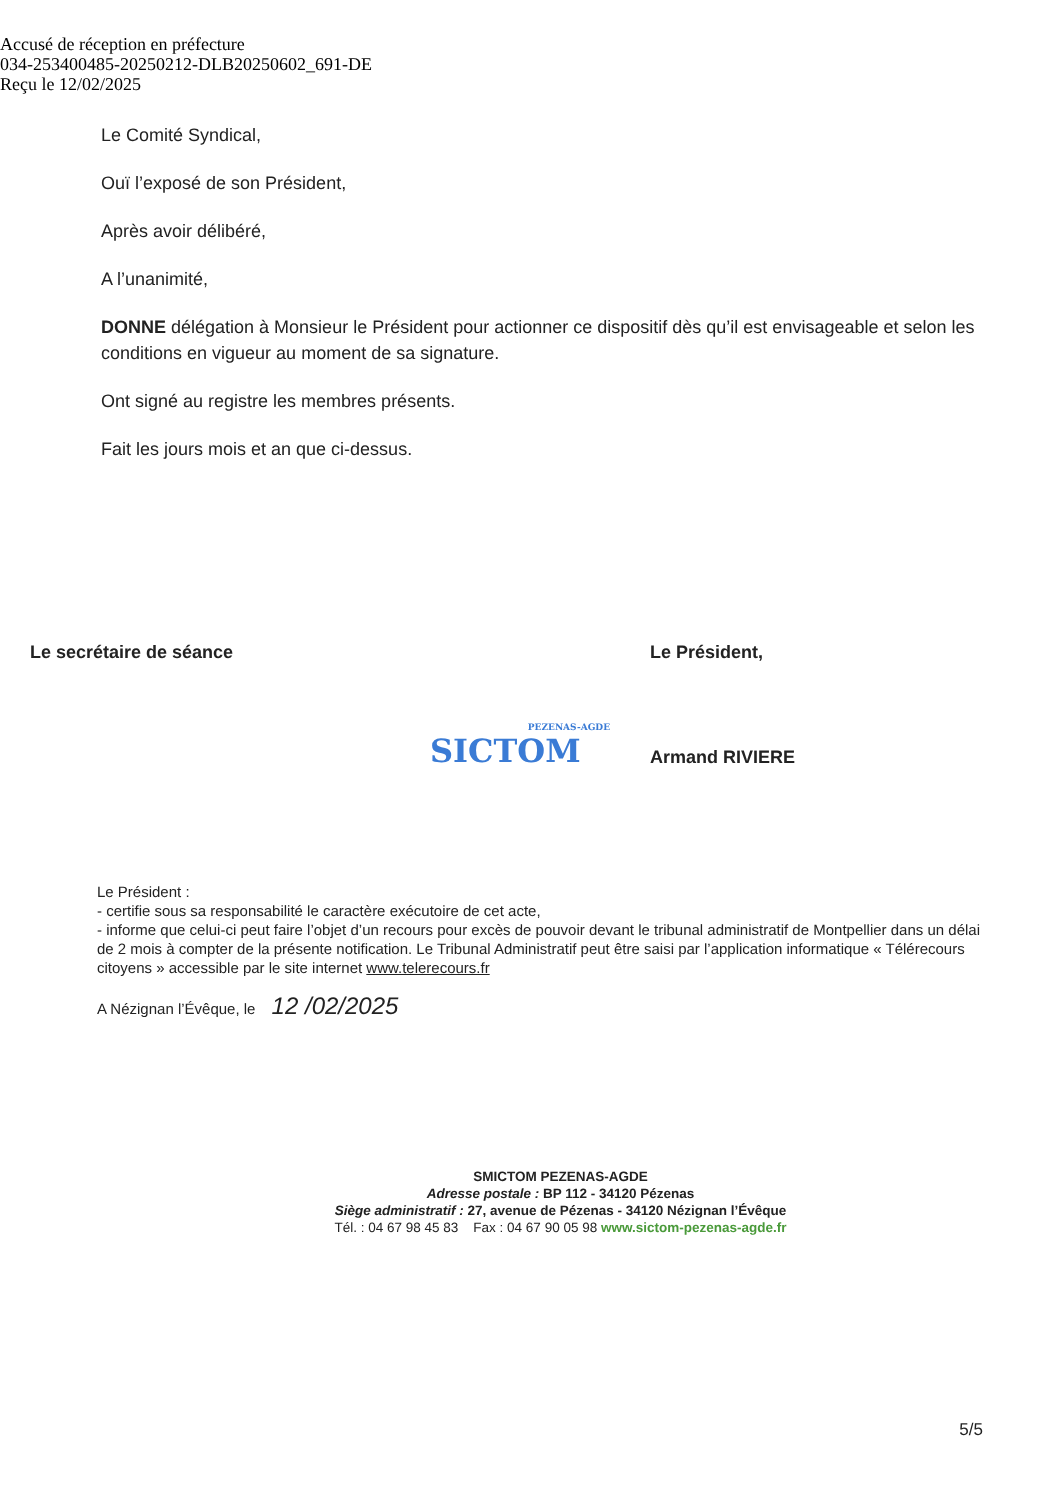Accusé de réception en préfecture
034-253400485-20250212-DLB20250602_691-DE
Reçu le 12/02/2025
Le Comité Syndical,
Ouï l’exposé de son Président,
Après avoir délibéré,
A l’unanimité,
DONNE délégation à Monsieur le Président pour actionner ce dispositif dès qu’il est envisageable et selon les conditions en vigueur au moment de sa signature.
Ont signé au registre les membres présents.
Fait les jours mois et an que ci-dessus.
Le secrétaire de séance
PEZENAS-AGDE
SICTOM
Le Président,
Armand RIVIERE
Le Président :
- certifie sous sa responsabilité le caractère exécutoire de cet acte,
- informe que celui-ci peut faire l’objet d’un recours pour excès de pouvoir devant le tribunal administratif de Montpellier dans un délai de 2 mois à compter de la présente notification. Le Tribunal Administratif peut être saisi par l’application informatique « Télérecours citoyens » accessible par le site internet www.telerecours.fr
A Nézignan l’Évêque, le 12 /02/2025
SMICTOM PEZENAS-AGDE
Adresse postale : BP 112 - 34120 Pézenas
Siège administratif : 27, avenue de Pézenas - 34120 Nézignan l’Évêque
Tél. : 04 67 98 45 83 Fax : 04 67 90 05 98 www.sictom-pezenas-agde.fr
5/5